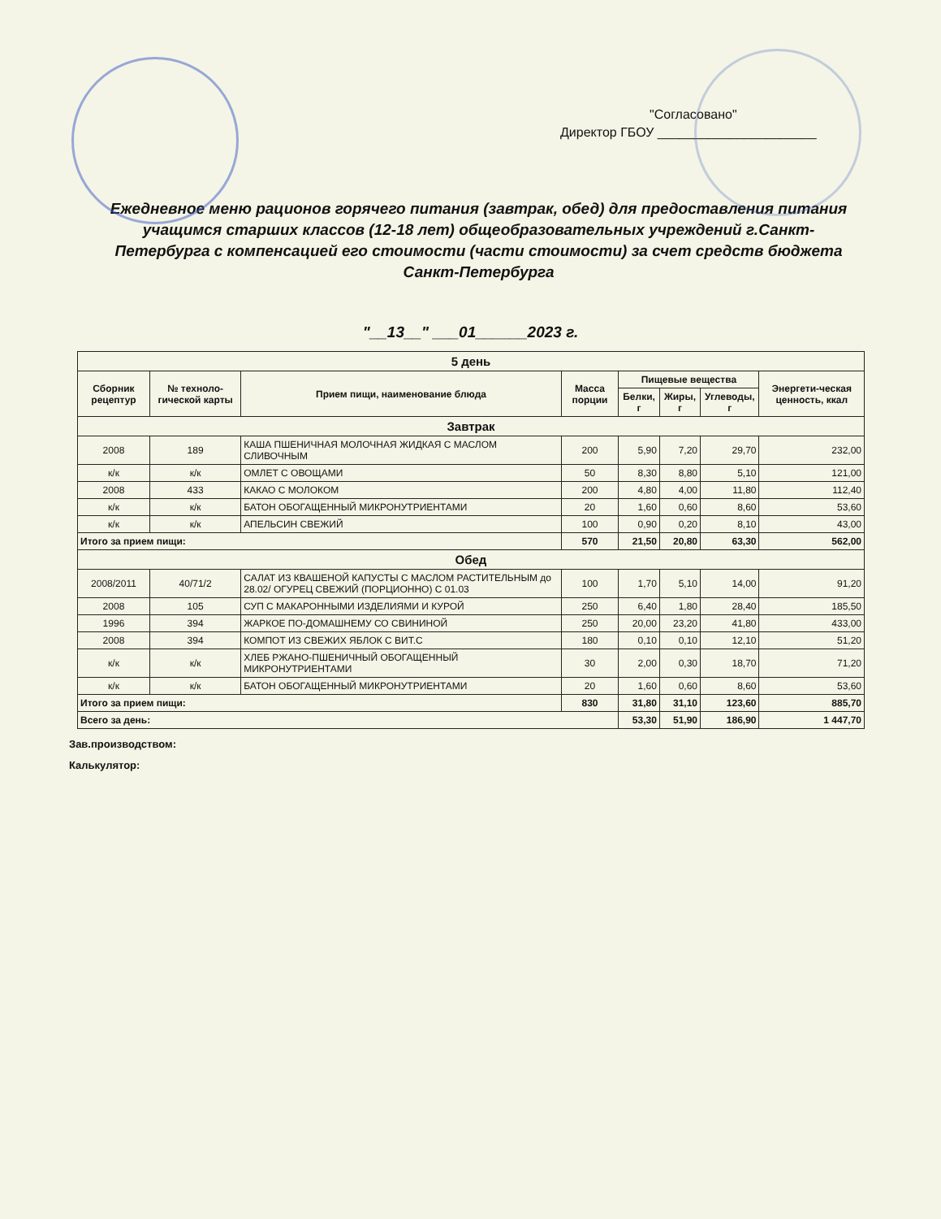"Согласовано"
Директор ГБОУ ______________________
Ежедневное меню рационов горячего питания (завтрак, обед) для предоставления питания учащимся старших классов (12-18 лет) общеобразовательных учреждений г.Санкт- Петербурга с компенсацией его стоимости (части стоимости) за счет средств бюджета Санкт-Петербурга
"__13__" ___01______2023 г.
| 5 день | | | | | | | |
| Сборник рецептур | № техноло-гической карты | Прием пищи, наименование блюда | Масса порции | Пищевые вещества | | | Энергети-ческая ценность, ккал |
| | | | | Белки, г | Жиры, г | Углеводы, г | |
| Завтрак | | | | | | | |
| 2008 | 189 | КАША ПШЕНИЧНАЯ МОЛОЧНАЯ ЖИДКАЯ С МАСЛОМ СЛИВОЧНЫМ | 200 | 5,90 | 7,20 | 29,70 | 232,00 |
| к/к | к/к | ОМЛЕТ С ОВОЩАМИ | 50 | 8,30 | 8,80 | 5,10 | 121,00 |
| 2008 | 433 | КАКАО С МОЛОКОМ | 200 | 4,80 | 4,00 | 11,80 | 112,40 |
| к/к | к/к | БАТОН ОБОГАЩЕННЫЙ МИКРОНУТРИЕНТАМИ | 20 | 1,60 | 0,60 | 8,60 | 53,60 |
| к/к | к/к | АПЕЛЬСИН СВЕЖИЙ | 100 | 0,90 | 0,20 | 8,10 | 43,00 |
| Итого за прием пищи: | | | 570 | 21,50 | 20,80 | 63,30 | 562,00 |
| Обед | | | | | | | |
| 2008/2011 | 40/71/2 | САЛАТ ИЗ КВАШЕНОЙ КАПУСТЫ С МАСЛОМ РАСТИТЕЛЬНЫМ до 28.02/ ОГУРЕЦ СВЕЖИЙ (ПОРЦИОННО) С 01.03 | 100 | 1,70 | 5,10 | 14,00 | 91,20 |
| 2008 | 105 | СУП С МАКАРОННЫМИ ИЗДЕЛИЯМИ И КУРОЙ | 250 | 6,40 | 1,80 | 28,40 | 185,50 |
| 1996 | 394 | ЖАРКОЕ ПО-ДОМАШНЕМУ СО СВИНИНОЙ | 250 | 20,00 | 23,20 | 41,80 | 433,00 |
| 2008 | 394 | КОМПОТ ИЗ СВЕЖИХ ЯБЛОК С ВИТ.С | 180 | 0,10 | 0,10 | 12,10 | 51,20 |
| к/к | к/к | ХЛЕБ РЖАНО-ПШЕНИЧНЫЙ ОБОГАЩЕННЫЙ МИКРОНУТРИЕНТАМИ | 30 | 2,00 | 0,30 | 18,70 | 71,20 |
| к/к | к/к | БАТОН ОБОГАЩЕННЫЙ МИКРОНУТРИЕНТАМИ | 20 | 1,60 | 0,60 | 8,60 | 53,60 |
| Итого за прием пищи: | | | 830 | 31,80 | 31,10 | 123,60 | 885,70 |
| Всего за день: | | | | 53,30 | 51,90 | 186,90 | 1 447,70 |
Зав.производством:
Калькулятор: